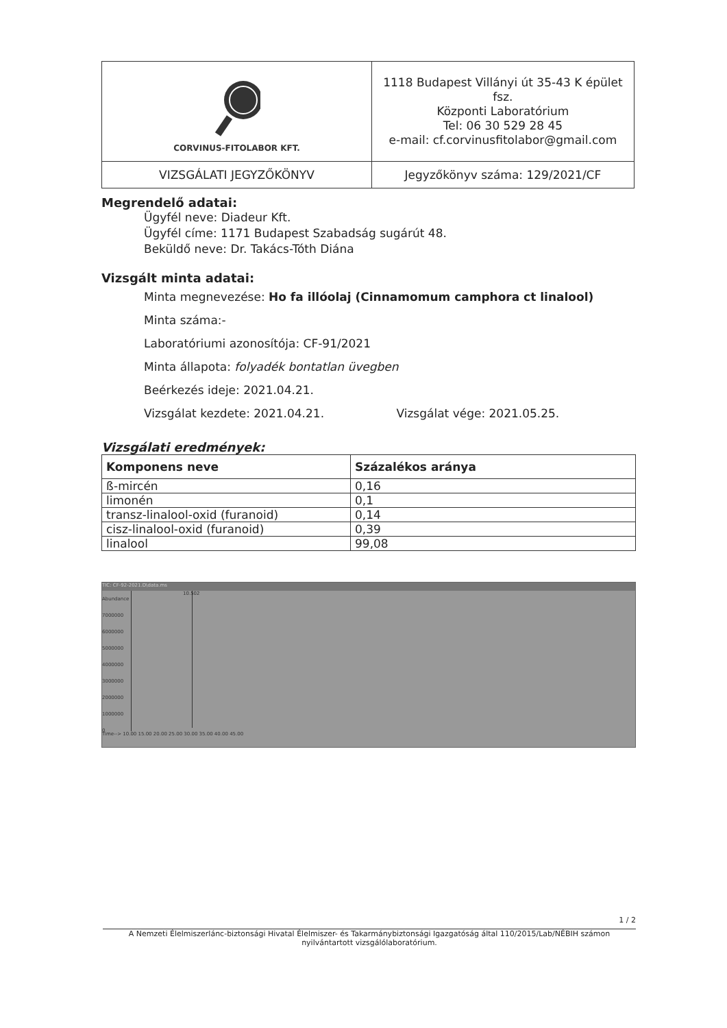| CORVINUS-FITOLABOR KFT. | 1118 Budapest Villányi út 35-43 K épület fsz. Központi Laboratórium Tel: 06 30 529 28 45 e-mail: cf.corvinusfitolabor@gmail.com | |
| VIZSGÁLATI JEGYZŐKÖNYV | | Jegyzőkönyv száma: 129/2021/CF |
Megrendelő adatai:
Ügyfél neve: Diadeur Kft.
Ügyfél címe: 1171 Budapest Szabadság sugárút 48.
Beküldő neve: Dr. Takács-Tóth Diána
Vizsgált minta adatai:
Minta megnevezése: Ho fa illóolaj (Cinnamomum camphora ct linalool)
Minta száma:-
Laboratóriumi azonosítója: CF-91/2021
Minta állapota: folyadék bontatlan üvegben
Beérkezés ideje: 2021.04.21.
Vizsgálat kezdete: 2021.04.21. Vizsgálat vége: 2021.05.25.
Vizsgálati eredmények:
| Komponens neve | Százalékos aránya |
| --- | --- |
| ß-mircén | 0,16 |
| limonén | 0,1 |
| transz-linalool-oxid (furanoid) | 0,14 |
| cisz-linalool-oxid (furanoid) | 0,39 |
| linalool | 99,08 |
TIC: CF-92-2021.D\data.ms
Abundance
7000000
6000000
5000000
4000000
3000000
2000000
1000000
0
10.502
Time--> 10.00 15.00 20.00 25.00 30.00 35.00 40.00 45.00
1 / 2
A Nemzeti Élelmiszerlánc-biztonsági Hivatal Élelmiszer- és Takarmánybiztonsági Igazgatóság által 110/2015/Lab/NÉBIH számon nyilvántartott vizsgálólaboratórium.